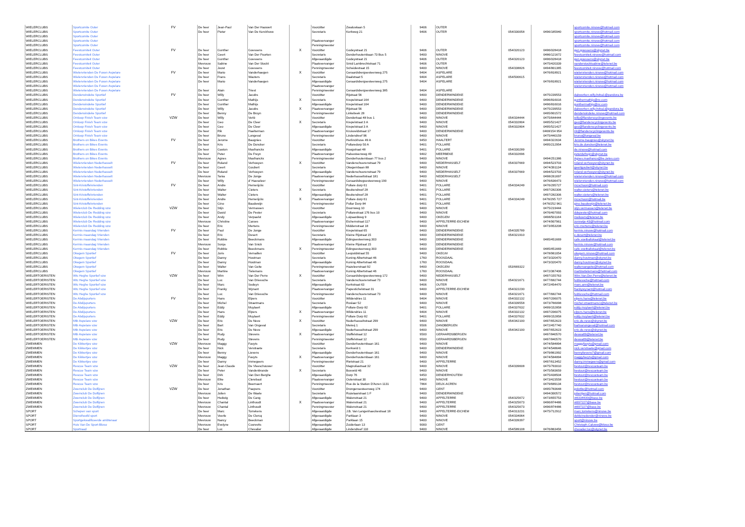| WIELERCLUBS | Sportcomite Outer | FV | De heer | Jean-Paul | Van Der Hauwert | | Voorzitter | Zwaluwlaan 5 | 9406 | OUTER | | | sportcomite.ninove@hotmail.com |
| WIELERCLUBS | Sportcomite Outer | | De heer | Pieter | Van De Kerckhove | | Secretaris | Kerkweg 21 | 9406 | OUTER | 054/330058 | 0496/185940 | sportcomite.ninove@hotmail.com |
| WIELERCLUBS | Sportcomite Outer | | | | | | | | | | | | sportcomite.ninove@hotmail.com |
| WIELERCLUBS | Sportcomite Outer | | | | | | Plaatsvervanger | | | | | | sportcomite.ninove@hotmail.com |
| WIELERCLUBS | Sportcomite Outer | | | | | | Penningmeester | | | | | | sportcomite.ninove@hotmail.com |
| WIELERCLUBS | Feestcomiteit Outer | FV | De heer | Gunther | Goessens | X | Voorzitter | Godeystraat 21 | 9406 | OUTER | 054/320123 | 0496/028418 | gen.goessens@skynet.be |
| WIELERCLUBS | Feestcomiteit Outer | | De heer | Geert | Van Der Poorten | | Secretaris | Denderhoutembaan 73 Bus 5 | 9400 | NINOVE | | 0486/121672 | feestcomiteit.ninove@hotmail.com |
| WIELERCLUBS | Feestcomiteit Outer | | De heer | Gunther | Goessens | | Afgevaardigde | Godeystraat 21 | 9406 | OUTER | 054/320123 | 0496/028418 | gen.goessens@skynet.be |
| WIELERCLUBS | Feestcomiteit Outer | | Mevrouw | Sabine | Van Der Stockt | | Plaatsvervanger | Smid Lambrechtstraat 71 | 9406 | OUTER | | 0475/420339 | vanderstocktsabine@telenet.be |
| WIELERCLUBS | Feestcomiteit Outer | | De heer | Joost | Goessens | | Penningmeester | Scheidestraat 15 | 9400 | NINOVE | 054/338826 | 0494/801385 | feestcomiteit.ninove@hotmail.com |
| WIELERCLUBS | Wielervrienden De Foxen Aspelare | FV | De heer | Mario | Vanderhaegen | X | Voorzitter | Geraardsbergsesteenweg 275 | 9404 | ASPELARE | | 0476/818921 | wielervrienden.ninove@hotmail.com |
| WIELERCLUBS | Wielervrienden De Foxen Aspelare | | De heer | Frans | Wauters | | Secretaris | Daalstraat 5 | 9404 | ASPELARE | 054/500615 | | wielervrienden.ninove@hotmail.com |
| WIELERCLUBS | Wielervrienden De Foxen Aspelare | | De heer | Mario | Vanderhaegen | | Afgevaardigde | Geraardsbergsesteenweg 275 | 9404 | ASPELARE | | 0476/818921 | wielervrienden.ninove@hotmail.com |
| WIELERCLUBS | Wielervrienden De Foxen Aspelare | | | | | | Plaatsvervanger | | | | | | wielervrienden.ninove@hotmail.com |
| WIELERCLUBS | Wielervrienden De Foxen Aspelare | | De heer | Alain | Triest | | Penningmeester | Geraardsbergsesteenweg 385 | 9404 | ASPELARE | | | |
| WIELERCLUBS | Denderwindeke Sportief | FV | De heer | Willy | Jacobs | | Voorzitter | Rijstraat 56 | 9400 | DENDERWINDEKE | | 0475/239553 | dakwerken.willy.bvba1@pandora.be |
| WIELERCLUBS | Denderwindeke Sportief | | De heer | Gunther | Mathijs | X | Secretaris | Krepelstraat 164 | 9400 | DENDERWINDEKE | | 0496/816016 | gunthermathijs@nc.com |
| WIELERCLUBS | Denderwindeke Sportief | | De heer | Gunther | Mathijs | | Afgevaardigde | Krepelstraat 164 | 9400 | DENDERWINDEKE | | 0496/816016 | gunthermathijs@nc.com |
| WIELERCLUBS | Denderwindeke Sportief | | De heer | Willy | Jacobs | X | Plaatsvervanger | Rijstraat 56 | 9400 | DENDERWINDEKE | | 0475/239553 | dakwerken.willy.bvba1@pandora.be |
| WIELERCLUBS | Denderwindeke Sportief | | De heer | Benny | De Bruyn | | Penningmeester | Linkebeek 28 | 9400 | DENDERWINDEKE | | 0495/901572 | denderwindeke.ninove@hotmail.com |
| WIELERCLUBS | Omloop Finish Team vzw | VZW | De heer | Willy | Verlé | | Voorzitter | Denderkaai 48 bus 1 | 9400 | NINOVE | 054/334444 | 0475/644444 | willy@flanderscyclingevents.be |
| WIELERCLUBS | Omloop Finish Team vzw | | De heer | Geo | De Cleer | X | Secretaris | Krepelstraat 3 A | 9400 | NINOVE | 054/332804 | 0495/521427 | geo@flanderscyclingevents.be |
| WIELERCLUBS | Omloop Finish Team vzw | | De heer | Geo | De Cleer | | Afgevaardigde | Krepelstraat 3 A | 9400 | NINOVE | 054/332804 | 0495/521427 | geo@flanderscyclingevents.be |
| WIELERCLUBS | Omloop Finish Team vzw | | De heer | Rik | Haelterman | | Plaatsvervanger | Kruisveldstraat 17 | 9400 | DENDERWINDEKE | | 0468/154 954 | rik@flanderscyclingevents.be |
| WIELERCLUBS | Omloop Finish Team vzw | | De heer | Bruno | Longeval | | Penningmeester | Lindendreef 96 | 9400 | NINOVE | | 0475/440159 | bruno@longeval.be |
| WIELERCLUBS | Brothers on Bikes Events | FV | De heer | Jerome | Baugnies | | Voorzitter | Herlinckhove 49 A | 9450 | HAALTERT | | 0494/322634 | Jerome.baugnies@skynet.be |
| WIELERCLUBS | Brothers on Bikes Events | | De heer | Kris | De Doncker | | Secretaris | Pollaredorp 50 A | 9401 | POLLARE | | 0495/212954 | kris.de.doncker@telenet.be |
| WIELERCLUBS | Brothers on Bikes Events | | De heer | Gaston | Masfranckx | | Afgevaardigde | Hoogstraat 48 | 9401 | POLLARE | 054/330289 | | de.ninove@hotmail.com |
| WIELERCLUBS | Brothers on Bikes Events | | De heer | Peter | De Freyn | | Plaatsvervanger | Halsesteenweg 49 | 9402 | MEERBEKE | 054/332696 | | peterdefreijn@skynet.be |
| WIELERCLUBS | Brothers on Bikes Events | | Mevrouw | Agnes | Masfranckx | | Penningmeester | Denderhoutembaan 77 bus 2 | 9400 | NINOVE | | 0494/251386 | Agnes.masfrancx@be.zetes.com |
| WIELERCLUBS | Wielervrienden Nederhasselt | FV | De heer | Roland | Verhoeyen | X | Voorzitter | Vanderschuerenstraat 79 | 9400 | NEDERHASSELT | 054/337669 | 0494/523703 | roland.verhoeyen@skynet.be |
| WIELERCLUBS | Wielervrienden Nederhasselt | | De heer | Geert | Goubert | | Secretaris | Okegembaan 88 | 9400 | NINOVE | | 0474/391134 | geertgoubert@skynet.be |
| WIELERCLUBS | Wielervrienden Nederhasselt | | De heer | Roland | Verhoeyen | | Afgevaardigde | Vanderschuerenstraat 79 | 9400 | NEDERHASSELT | 054/337669 | 0494/523703 | roland.verhoeyen@skynet.be |
| WIELERCLUBS | Wielervrienden Nederhasselt | | Mevrouw | Tania | De Jonge | | Plaatsvervanger | Nederhasseltstraat 181 | 9400 | NEDERHASSELT | | 0498/261697 | wielervrienden.ninove@hotmail.com |
| WIELERCLUBS | Wielervrienden Nederhasselt | | De heer | Willy | d' Haeseleer | | Penningmeester | Geraardsbegsesteenweg 190 | 9400 | NINOVE | | 0476/636473 | wielervrienden.ninove@hotmail.com |
| WIELERCLUBS | Sint-Kristoffelvrienden | FV | De heer | Andre | Hemerijckx | | Voorzitter | Pollare dorp 61 | 9401 | POLLARE | 054/334249 | 0476/295727 | mcschoon@hotmail.com |
| WIELERCLUBS | Sint-Kristoffelvrienden | | De heer | Walter | Cieters | X | Secretaris | Beukendreef 28 | 9401 | POLLARE | | 0497/282306 | walter.cieters@telenet.be |
| WIELERCLUBS | Sint-Kristoffelvrienden | | De heer | Walter | Cieters | | Afgevaardigde | Beukendreef 28 | 9401 | POLLARE | | 0497/282306 | walter.cieters@telenet.be |
| WIELERCLUBS | Sint-Kristoffelvrienden | | De heer | Andre | Hemerijckx | X | Plaatsvervanger | Pollare dorp 61 | 9401 | POLLARE | 054/334249 | 0476/295 727 | mcschoon@hotmail.be |
| WIELERCLUBS | Sint-Kristoffelvrienden | | De heer | Gino | Baudewijn | | Penningmeester | Pollar Dorp 84 | 9401 | POLLARE | | 0476/252 961 | gino.baudewijn@telenet.be |
| WIELERCLUBS | Wielerclub De Redding vzw | VZW | De heer | Stijn | Vermassen | | Voorzitter | Doornweg 10 | 9400 | NINOVE | | 0475/219444 | stijn.vermassen@telenet.be |
| WIELERCLUBS | Wielerclub De Redding vzw | | De heer | David | De Pester | | Secretaris | Pollarestraat 176 bus 10 | 9400 | NINOVE | | 0476/407093 | ddepester@hotmail.com |
| WIELERCLUBS | Wielerclub De Redding vzw | | De heer | Andy | Verpaelst | | Afgevaardigde | Luipaardweg 9 | 9400 | OKEGEM | | 0498/501164 | meikoers@telenet.be |
| WIELERCLUBS | Wielerclub De Redding vzw | | Mevrouw | Christine | Caroes | | Plaatsvervanger | Eichemstraat 117 | 9400 | APPELTERRE-EICHEM | | 0474/907961 | zonnetje-43@hotmail.com |
| WIELERCLUBS | Wielerclub De Redding vzw | | De heer | Eric | Mertens | | Penningmeester | Middenstraat 18 | 9400 | NINOVE | | 0473/953208 | eric-mertens@telenet.be |
| WIELERCLUBS | Kermis maandag Vrienden | FV | De heer | Paul | De Jonge | | Voorzitter | Krepelstraat 65 | 9400 | DENDERWINDEKE | 054/335789 | | kermis.ninove@hotmail.com |
| WIELERCLUBS | Kermis maandag Vrienden | | De heer | Eric | Desert | | Secretaris | Kleine Rijstraat 15 | 9400 | DENDERWINDEKE | 054/321910 | | e.desert@telenet.be |
| WIELERCLUBS | Kermis maandag Vrienden | | De heer | Robbie | Beeckmans | | Afgevaardigde | Edingsesteenweg 303 | 9400 | DENDERWINDEKE | | 0485/451669 | cafe.voetballokaal@telenet.be |
| WIELERCLUBS | Kermis maandag Vrienden | | Mevrouw | Sonja | Van Snick | | Plaatsvervanger | Kleine Rijstraat 15 | 9400 | DENDERWINDEKE | | | kermis.ninove@hotmail.com |
| WIELERCLUBS | Kermis maandag Vrienden | | De heer | Robbie | Beeckmans | X | Penningmeester | Edingsesteenweg 303 | 9400 | DENDERWINDEKE | | 0485/451669 | cafe.voetballokaal@telenet.be |
| WIELERCLUBS | Okegem Sportief | FV | De heer | Joris | Vernaillen | | Voorzitter | Leopoldstraat 55 | 9400 | OKEGM | | 0478/961054 | okegem.ninove@hotmail.com |
| WIELERCLUBS | Okegem Sportief | | De heer | Danny | Houtman | | Secretaris | Koning Albertstraat 46 | 1760 | ROOSDAAL | | 0473/320470 | danny.houtman@skynet.be |
| WIELERCLUBS | Okegem Sportief | | De heer | Danny | Houtman | | Afgevaardigde | Koning Albertstraat 46 | 1760 | ROOSDAAL | | 0473/320470 | danny.houtman@skynet.be |
| WIELERCLUBS | Okegem Sportief | | De heer | Walter | Van Geite | | Penningmeester | Hazeleerstraat 92 | 9400 | OKEGEM | 053/669322 | | waltervangeite@hotmail.com |
| WIELERCLUBS | Okegem Sportief | | Mevrouw | Martine | Tielemans | | Plaatsvervanger | Koning Albertstraat 46 | 1760 | ROOSDAAL | | 0472/367406 | martinetielemans@hotmail.com |
| WIELERTOERISTEN | Wtc Heghe Sportief vzw | VZW | De heer | Wim | Van Der Perre | X | Voorzitter | Geraardsbergsesteenweg 172 | 9400 | NEDERHASSELT | | 0497/155763 | Wim.Van.Der.Perre@telenet.be |
| WIELERTOERISTEN | Wtc Heghe Sportief vzw | | De heer | Luc | Van Driessche | | Secretaris | Vanderschuerenstraat 73 | 9400 | NINOVE | 054/321671 | 0477/682744 | lvdriessche@hotmail.com |
| WIELERTOERISTEN | Wtc Heghe Sportief vzw | | De heer | Marc | Sedeyn | | Afgevaardigde | Kerkstraat 63 | 9406 | OUTER | | 0472/454470 | marc.ann@telenet.be |
| WIELERTOERISTEN | Wtc Heghe Sportief vzw | | De heer | Franky | Wynant | | Plaatsvervanger | Papestichelstraat 31 | 9400 | APPELTERRE-EICHEM | 054/322230 | | frankywynant@hotmail.com |
| WIELERTOERISTEN | Wtc Heghe Sportief vzw | | De heer | Luc | Van Driessche | | Penningmeester | Vanderschuerenstraat 73 | 9400 | NINOVE | 054/321671 | 0477/682744 | lvdriessche@hotmail.com |
| WIELERTOERISTEN | De Abdijspurters | FV | De heer | Hans | Elpers | | Voorzitter | Wildendries 11 | 9404 | NINOVE | 054/332132 | 0497/206075 | elpers.hans@telenet.be |
| WIELERTOERISTEN | De Abdijspurters | | De heer | Michel | Straetmans | | Secretaris | Roslaer 52 | 9400 | NINOVE | 054/339558 | 0473/766098 | michel.straetmans1@telenet.be |
| WIELERTOERISTEN | De Abdijspurters | | De heer | Eddy | Muylaert | | Afgevaardigde | Pollare-Dorp 82 | 9401 | POLLARE | 054/337632 | 0499/152858 | eddy.muylaert@telenet.be |
| WIELERTOERISTEN | De Abdijspurters | | De heer | Hans | Elpers | X | Plaatsvervanger | Wildendries 11 | 9404 | NINOVE | 054/332132 | 0497/206075 | elpers.hans@telenet.be |
| WIELERTOERISTEN | De Abdijspurters | | De heer | Eddy | Muylaert | | Penningmeester | Pollare Dorp 82 | 9401 | POLLARE | 054/337632 | 0499/152858 | eddy.muylaert@telenet.be |
| WIELERTOERISTEN | Mtb Aspelare vzw | VZW | De heer | Eric | De Neve | X | Voorzitter | Nederhasseltstraat 299 | 9400 | NINOVE | 054/342100 | 0497/652623 | eric.de.neve@skynet.be |
| WIELERTOERISTEN | Mtb Aspelare vzw | | De heer | Bart | Van Ongeval | | Secretaris | Meireij 1 | 9506 | ZANDBERGEN | | 0472/457740 | bartvanongeval@hotmail.com |
| WIELERTOERISTEN | Mtb Aspelare vzw | | De heer | Eric | De Neve | | Afgevaardigde | Nederhasseltstraat 299 | 9400 | NINOVE | 054/342100 | 0497/652623 | eric.de.neve@skynet.be |
| WIELERTOERISTEN | Mtb Aspelare vzw | | De heer | Rudy | Stevens | X | Plaatsvervanger | Stoffelstraat 12 | 9500 | GERAARDSBERGEN | | 0497/840570 | deswa69@telenet.be |
| WIELERTOERISTEN | Mtb Aspelare vzw | | De heer | Rudy | Stevens | | Penningmeester | Stoffelstraat 12 | 9500 | GERAARDSBERGEN | | 0497/840570 | deswa69@telenet.be |
| ZWEMMEN | De Kikkertjes vzw | VZW | Mevrouw | Maggy | Favyts | | Voorzitter | Denderhoutembaan 161 | 9400 | NINOVE | | 0474/584894 | maggyfavyts@gmail.com |
| ZWEMMEN | De Kikkertjes vzw | | De heer | Nick | Verstraete | | Secretaris | Kerkveld 1 | 9400 | DENDERWINDEKE | | 0474/548646 | nick.verstraete@gmail.com |
| ZWEMMEN | De Kikkertjes vzw | | De heer | Benny | Lievens | | Afgevaardigde | Denderhoutembaan 161 | 9400 | NINOVE | | 0479/861992 | bennylievens7@gmail.com |
| ZWEMMEN | De Kikkertjes vzw | | Mevrouw | Maggy | Favyts | X | Plaatsvervanger | Denderhoutembaan 161 | 9400 | NINOVE | | 0474/584894 | maggyfavyts@gmail.com |
| ZWEMMEN | De Kikkertjes vzw | | De heer | Danny | Immegeers | | Penningmeester | Rietstraat 21 | 9400 | APPELTERRE | | 0497/613452 | danny.immegeers@gmail.com |
| ZWEMMEN | Rescue Team vzw | VZW | De heer | Jean-Claude | De Vleeschouwer | | Voorzitter | Magnoliastraat 32 | 9400 | NINOVE | 054/339608 | 0475/793010 | bestuur@rescueteam.be |
| ZWEMMEN | Rescue Team vzw | | De heer | Peter | Vandenbrande | X | Secretaris | Bosveld 46 | 9400 | NINOVE | | 0475/583659 | bestuur@rescueteam.be |
| ZWEMMEN | Rescue Team vzw | | De heer | Dirk | Van Den Berghe | | Afgevaardigde | Dorp 76 | 9450 | DENDERHOUTEM | | 0475/438504 | bestuur@rescueteam.be |
| ZWEMMEN | Rescue Team vzw | | Mevrouw | Elke | Clerebaut | | Plaatsvervanger | Outerstraat 30 | 9400 | NINOVE | | 0473/423558 | bestuur@rescueteam.be |
| ZWEMMEN | Rescue Team vzw | | De heer | Kris | Beernaert | | Penningmeester | Rue de la Station D'Acren 1131 | 7864 | DEUX-ACREN | | 0479/689134 | bestuur@rescueteam.be |
| ZWEMMEN | Zwemclub De Dolfijnen | VZW | De heer | Jonathan | Paepens | | Voorzitter | Drongensesteenweg 174 | 9400 | GENT | | 0495/783648 | jpdotbe@hotmail.com |
| ZWEMMEN | Zwemclub De Dolfijnen | | Mevrouw | Jolien | De Waele | | Secretaris | Rozelaarstraat 1 F | 9400 | DENDERWINDEKE | | 0494/300572 | jolientjen@hotmail.com |
| ZWEMMEN | Zwemclub De Dolfijnen | | De heer | Hedwig | De Cang | | Afgevaardigde | Walenstraat 21 | 9400 | APPELTERRE | 054/325672 | 0473/655753 | vt6334430@base.be |
| ZWEMMEN | Zwemclub De Dolfijnen | | Mevrouw | Chantal | Linthoudt | X | Plaatsvervanger | Walenstraat 21 | 9400 | APPELTERRE | 054/325673 | 0496/874486 | vt697227@base.be |
| ZWEMMEN | Zwemclub De Dolfijnen | | Mevrouw | Chantal | Linthoudt | | Penningmeester | Walenstraat 21 | 9400 | APPELTERRE | 054/325673 | 0496/874486 | vt697227@base.be |
| SPORT | Schepen van sport | | De heer | Marc | Torrekens | | Afgevaardigde | J.B. Van Langenhaeckestraat 18 | 9400 | APPELTERRE-EICHEM | 054/313231 | 0475/712912 | marc.torrekens@ninove.be |
| SPORT | Diensthoofd sport | | Mevrouw | Veerle | De Clercq | | Afgevaardigde | Parklaan 3 | 9400 | NINOVE | 054/334064 | | dekleinedender@ninove.be |
| SPORT | Sportgekwalificeerde ambtenaar | | Mevrouw | Nancy | Beeckman | | Afgevaardigde | Parklaan 15 | 9400 | NINOVE | 054/339397 | | sport@ninove.be |
| SPORT | Huis Van De Sport-Bloso | | Mevrouw | Evelyne | Coorevits | | Afgevaardigde | Zuiderlaan 13 | 9000 | GENT | | | Christoph.Caluwe@bloso.be |
| SPORT | Sportraad | | De heer | Luc | Chevalier | | Afgevaardigde | Lindendreef 110 | 9400 | NINOVE | 054/589108 | 0476/863456 | chevalier.luc@skynet.be |